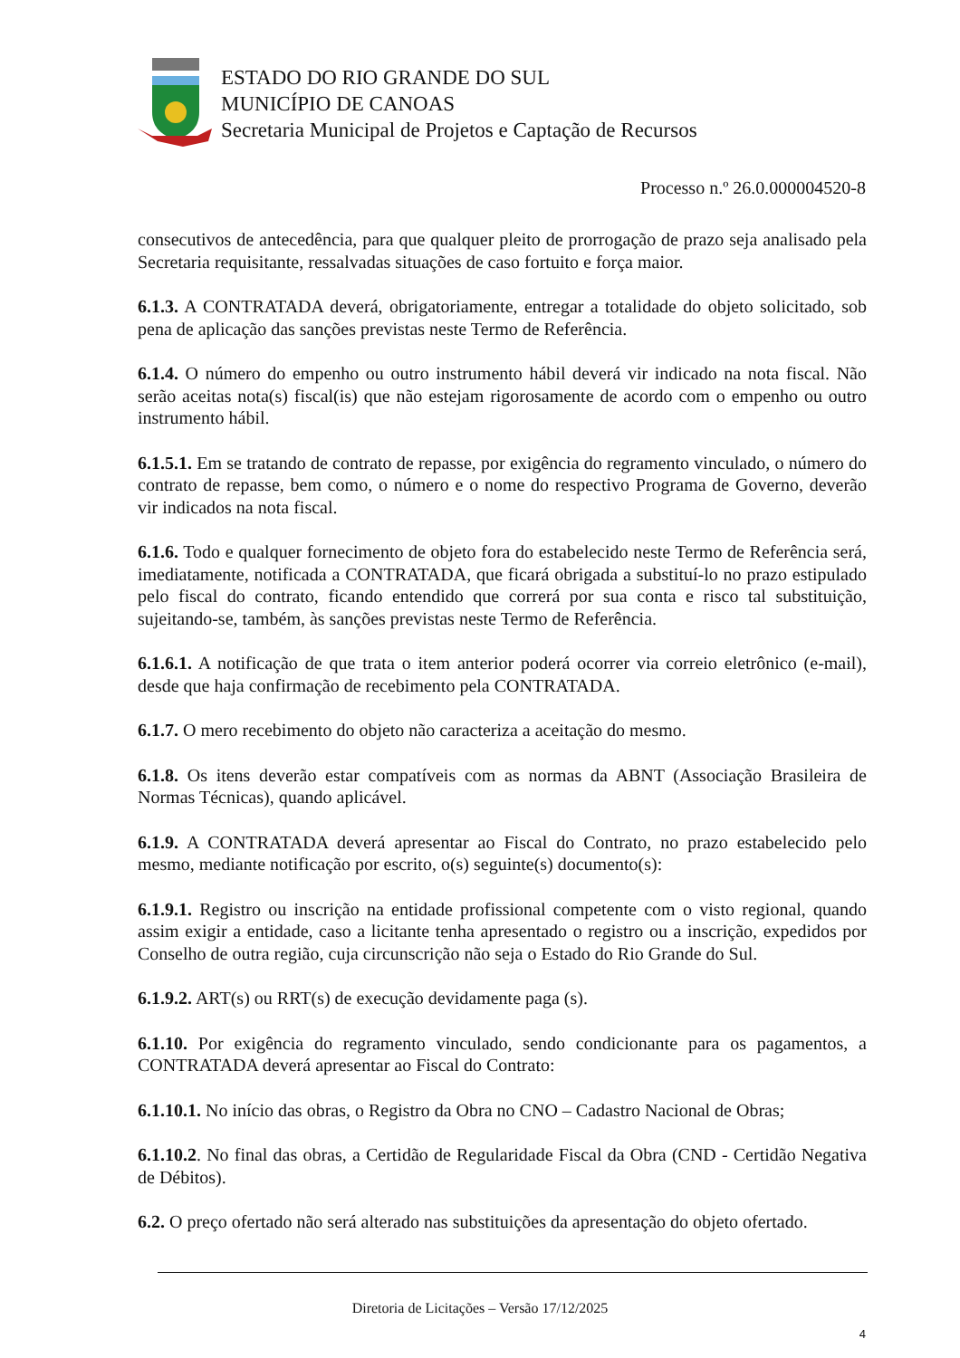ESTADO DO RIO GRANDE DO SUL
MUNICÍPIO DE CANOAS
Secretaria Municipal de Projetos e Captação de Recursos
Processo n.º 26.0.000004520-8
consecutivos de antecedência, para que qualquer pleito de prorrogação de prazo seja analisado pela Secretaria requisitante, ressalvadas situações de caso fortuito e força maior.
6.1.3. A CONTRATADA deverá, obrigatoriamente, entregar a totalidade do objeto solicitado, sob pena de aplicação das sanções previstas neste Termo de Referência.
6.1.4. O número do empenho ou outro instrumento hábil deverá vir indicado na nota fiscal. Não serão aceitas nota(s) fiscal(is) que não estejam rigorosamente de acordo com o empenho ou outro instrumento hábil.
6.1.5.1. Em se tratando de contrato de repasse, por exigência do regramento vinculado, o número do contrato de repasse, bem como, o número e o nome do respectivo Programa de Governo, deverão vir indicados na nota fiscal.
6.1.6. Todo e qualquer fornecimento de objeto fora do estabelecido neste Termo de Referência será, imediatamente, notificada a CONTRATADA, que ficará obrigada a substituí-lo no prazo estipulado pelo fiscal do contrato, ficando entendido que correrá por sua conta e risco tal substituição, sujeitando-se, também, às sanções previstas neste Termo de Referência.
6.1.6.1. A notificação de que trata o item anterior poderá ocorrer via correio eletrônico (e-mail), desde que haja confirmação de recebimento pela CONTRATADA.
6.1.7. O mero recebimento do objeto não caracteriza a aceitação do mesmo.
6.1.8. Os itens deverão estar compatíveis com as normas da ABNT (Associação Brasileira de Normas Técnicas), quando aplicável.
6.1.9. A CONTRATADA deverá apresentar ao Fiscal do Contrato, no prazo estabelecido pelo mesmo, mediante notificação por escrito, o(s) seguinte(s) documento(s):
6.1.9.1. Registro ou inscrição na entidade profissional competente com o visto regional, quando assim exigir a entidade, caso a licitante tenha apresentado o registro ou a inscrição, expedidos por Conselho de outra região, cuja circunscrição não seja o Estado do Rio Grande do Sul.
6.1.9.2. ART(s) ou RRT(s) de execução devidamente paga (s).
6.1.10. Por exigência do regramento vinculado, sendo condicionante para os pagamentos, a CONTRATADA deverá apresentar ao Fiscal do Contrato:
6.1.10.1. No início das obras, o Registro da Obra no CNO – Cadastro Nacional de Obras;
6.1.10.2. No final das obras, a Certidão de Regularidade Fiscal da Obra (CND - Certidão Negativa de Débitos).
6.2. O preço ofertado não será alterado nas substituições da apresentação do objeto ofertado.
Diretoria de Licitações – Versão 17/12/2025
4